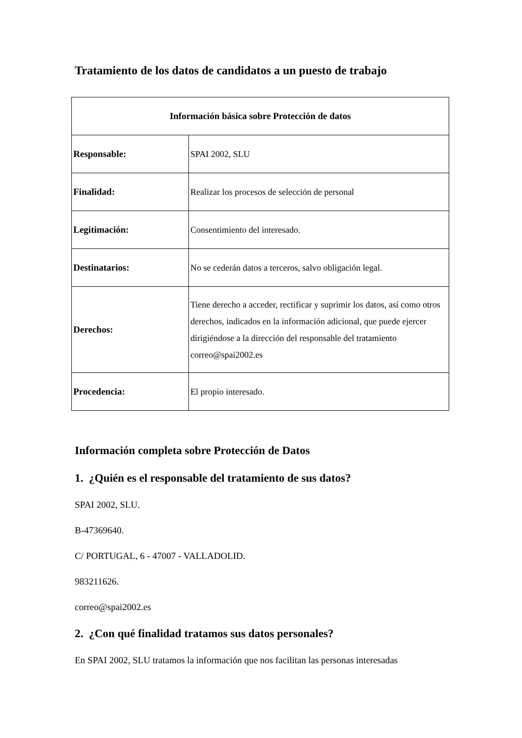Tratamiento de los datos de candidatos a un puesto de trabajo
| Información básica sobre Protección de datos | |
| --- | --- |
| Responsable: | SPAI 2002, SLU |
| Finalidad: | Realizar los procesos de selección de personal |
| Legitimación: | Consentimiento del interesado. |
| Destinatarios: | No se cederán datos a terceros, salvo obligación legal. |
| Derechos: | Tiene derecho a acceder, rectificar y suprimir los datos, así como otros derechos, indicados en la información adicional, que puede ejercer dirigiéndose a la dirección del responsable del tratamiento correo@spai2002.es |
| Procedencia: | El propio interesado. |
Información completa sobre Protección de Datos
1. ¿Quién es el responsable del tratamiento de sus datos?
SPAI 2002, SLU.
B-47369640.
C/ PORTUGAL, 6 - 47007 - VALLADOLID.
983211626.
correo@spai2002.es
2. ¿Con qué finalidad tratamos sus datos personales?
En SPAI 2002, SLU tratamos la información que nos facilitan las personas interesadas